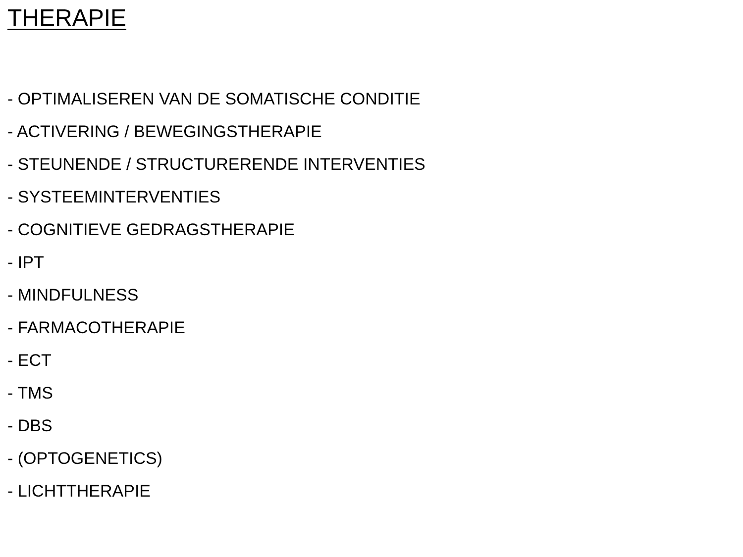THERAPIE
- OPTIMALISEREN VAN DE SOMATISCHE CONDITIE
- ACTIVERING / BEWEGINGSTHERAPIE
- STEUNENDE / STRUCTURERENDE INTERVENTIES
- SYSTEEMINTERVENTIES
- COGNITIEVE GEDRAGSTHERAPIE
- IPT
- MINDFULNESS
- FARMACOTHERAPIE
- ECT
- TMS
- DBS
- (OPTOGENETICS)
- LICHTTHERAPIE